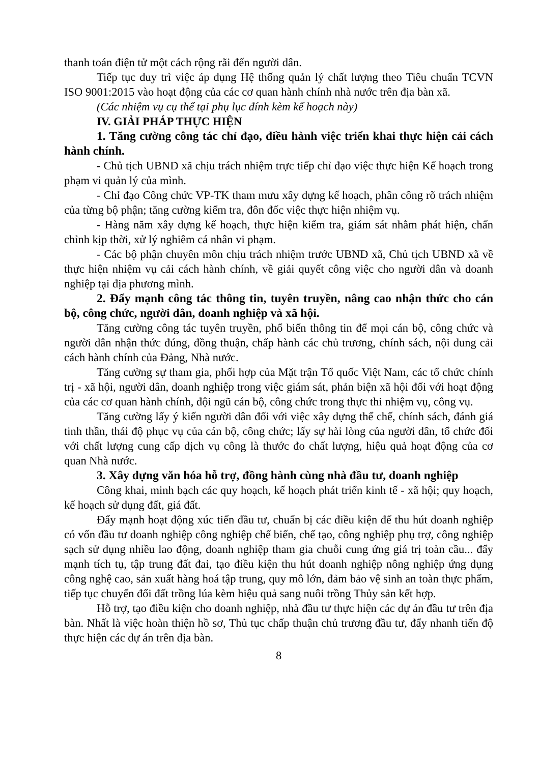thanh toán điện tử một cách rộng rãi đến người dân.
Tiếp tục duy trì việc áp dụng Hệ thống quản lý chất lượng theo Tiêu chuẩn TCVN ISO 9001:2015 vào hoạt động của các cơ quan hành chính nhà nước trên địa bàn xã.
(Các nhiệm vụ cụ thể tại phụ lục đính kèm kế hoạch này)
IV. GIẢI PHÁP THỰC HIỆN
1. Tăng cường công tác chỉ đạo, điều hành việc triển khai thực hiện cải cách hành chính.
- Chủ tịch UBND xã chịu trách nhiệm trực tiếp chỉ đạo việc thực hiện Kế hoạch trong phạm vi quản lý của mình.
- Chỉ đạo Công chức VP-TK tham mưu xây dựng kế hoạch, phân công rõ trách nhiệm của từng bộ phận; tăng cường kiểm tra, đôn đốc việc thực hiện nhiệm vụ.
- Hàng năm xây dựng kế hoạch, thực hiện kiểm tra, giám sát nhằm phát hiện, chấn chỉnh kịp thời, xử lý nghiêm cá nhân vi phạm.
- Các bộ phận chuyên môn chịu trách nhiệm trước UBND xã, Chủ tịch UBND xã về thực hiện nhiệm vụ cải cách hành chính, về giải quyết công việc cho người dân và doanh nghiệp tại địa phương mình.
2. Đẩy mạnh công tác thông tin, tuyên truyền, nâng cao nhận thức cho cán bộ, công chức, người dân, doanh nghiệp và xã hội.
Tăng cường công tác tuyên truyền, phổ biến thông tin để mọi cán bộ, công chức và người dân nhận thức đúng, đồng thuận, chấp hành các chủ trương, chính sách, nội dung cải cách hành chính của Đảng, Nhà nước.
Tăng cường sự tham gia, phối hợp của Mặt trận Tổ quốc Việt Nam, các tổ chức chính trị - xã hội, người dân, doanh nghiệp trong việc giám sát, phản biện xã hội đối với hoạt động của các cơ quan hành chính, đội ngũ cán bộ, công chức trong thực thi nhiệm vụ, công vụ.
Tăng cường lấy ý kiến người dân đối với việc xây dựng thể chế, chính sách, đánh giá tinh thần, thái độ phục vụ của cán bộ, công chức; lấy sự hài lòng của người dân, tổ chức đối với chất lượng cung cấp dịch vụ công là thước đo chất lượng, hiệu quả hoạt động của cơ quan Nhà nước.
3. Xây dựng văn hóa hỗ trợ, đồng hành cùng nhà đầu tư, doanh nghiệp
Công khai, minh bạch các quy hoạch, kế hoạch phát triển kinh tế - xã hội; quy hoạch, kế hoạch sử dụng đất, giá đất.
Đẩy mạnh hoạt động xúc tiến đầu tư, chuẩn bị các điều kiện để thu hút doanh nghiệp có vốn đầu tư doanh nghiệp công nghiệp chế biến, chế tạo, công nghiệp phụ trợ, công nghiệp sạch sử dụng nhiều lao động, doanh nghiệp tham gia chuỗi cung ứng giá trị toàn cầu... đẩy mạnh tích tụ, tập trung đất đai, tạo điều kiện thu hút doanh nghiệp nông nghiệp ứng dụng công nghệ cao, sản xuất hàng hoá tập trung, quy mô lớn, đảm bảo vệ sinh an toàn thực phẩm, tiếp tục chuyển đổi đất trồng lúa kèm hiệu quả sang nuôi trồng Thủy sản kết hợp.
Hỗ trợ, tạo điều kiện cho doanh nghiệp, nhà đầu tư thực hiện các dự án đầu tư trên địa bàn. Nhất là việc hoàn thiện hồ sơ, Thủ tục chấp thuận chủ trương đầu tư, đẩy nhanh tiến độ thực hiện các dự án trên địa bàn.
8